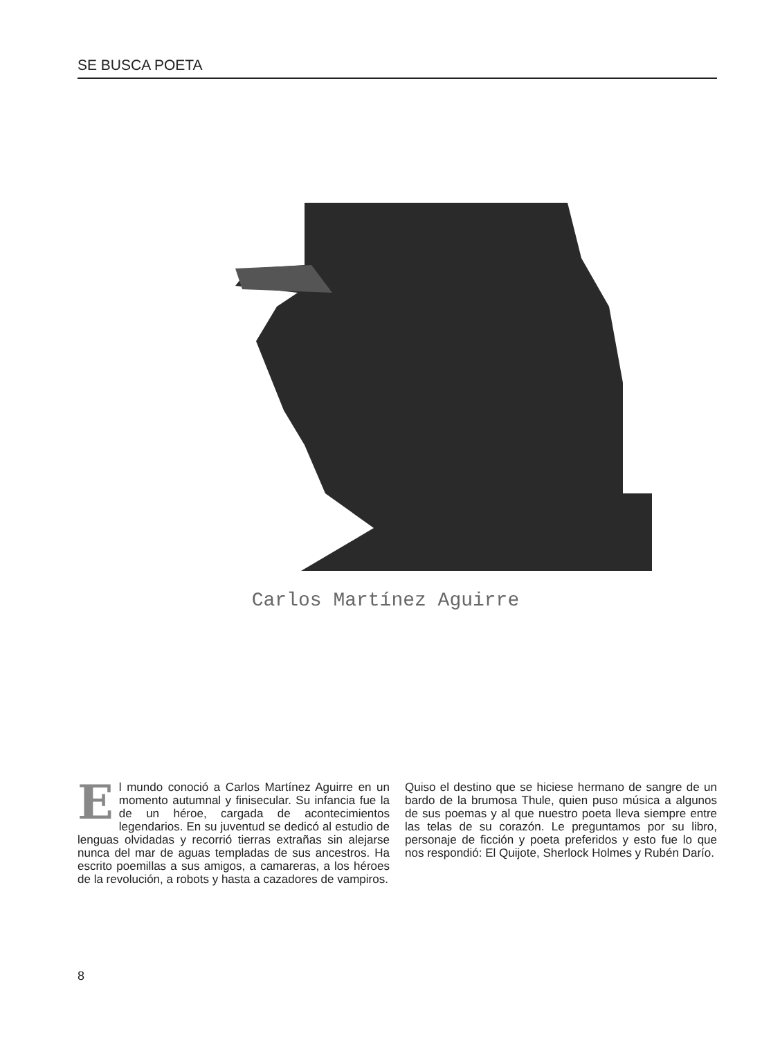SE BUSCA POETA
Carlos Martínez Aguirre
El mundo conoció a Carlos Martínez Aguirre en un momento autumnal y finisecular. Su infancia fue la de un héroe, cargada de acontecimientos legendarios. En su juventud se dedicó al estudio de lenguas olvidadas y recorrió tierras extrañas sin alejarse nunca del mar de aguas templadas de sus ancestros. Ha escrito poemillas a sus amigos, a camareras, a los héroes de la revolución, a robots y hasta a cazadores de vampiros.
Quiso el destino que se hiciese hermano de sangre de un bardo de la brumosa Thule, quien puso música a algunos de sus poemas y al que nuestro poeta lleva siempre entre las telas de su corazón. Le preguntamos por su libro, personaje de ficción y poeta preferidos y esto fue lo que nos respondió: El Quijote, Sherlock Holmes y Rubén Darío.
8